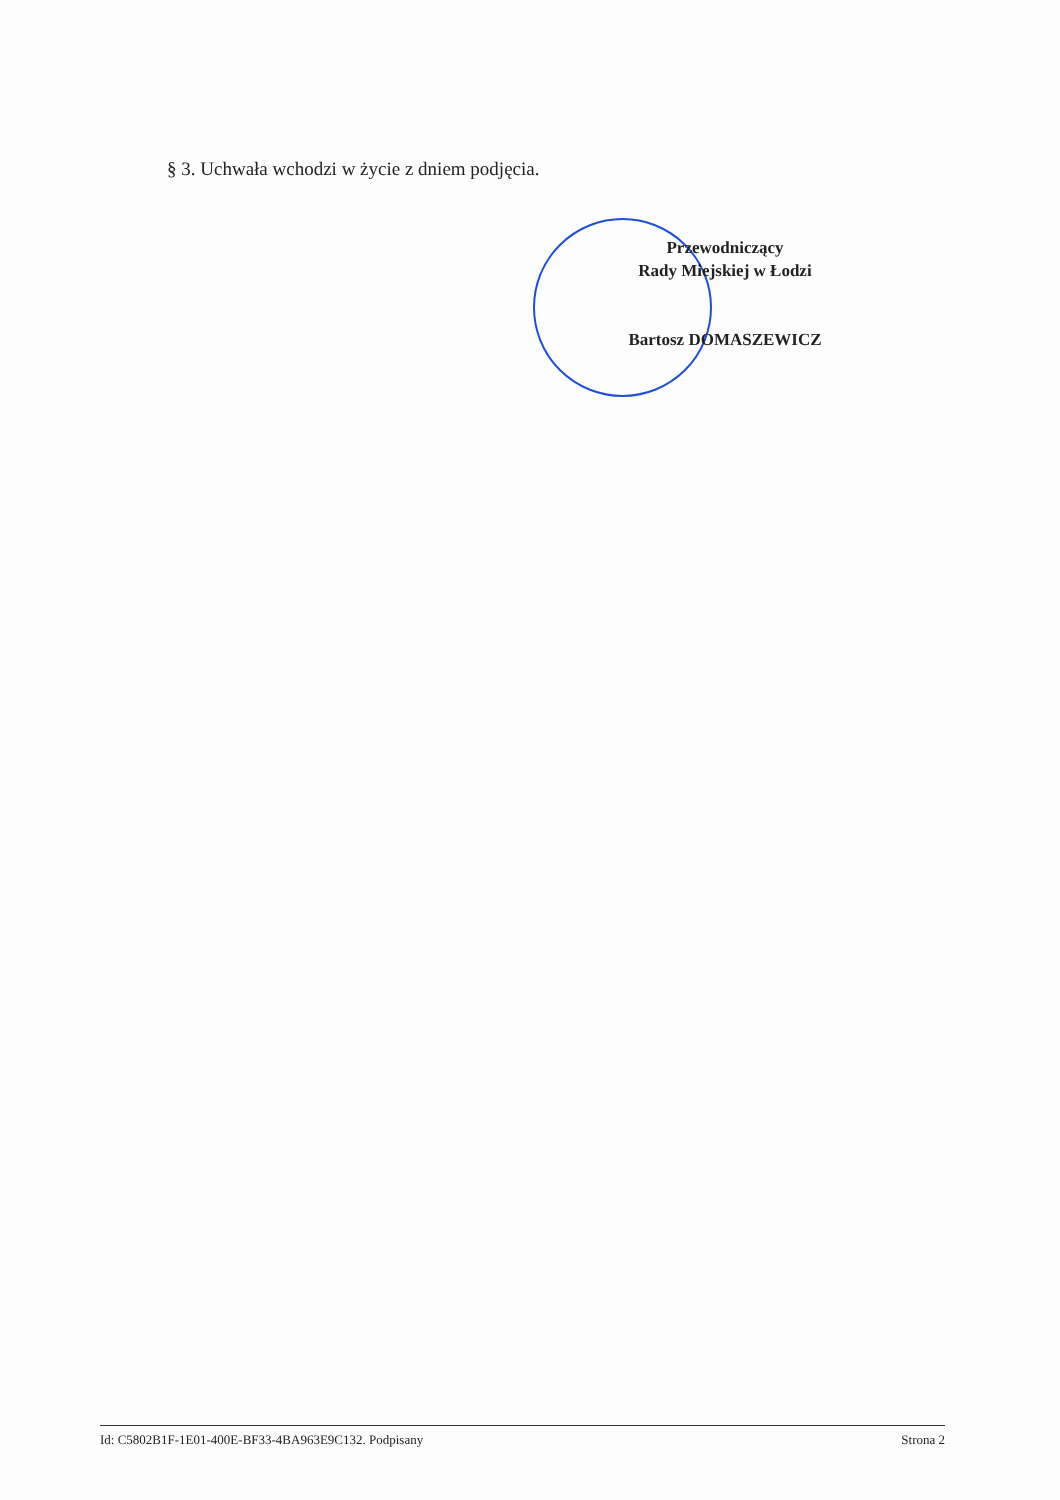§ 3. Uchwała wchodzi w życie z dniem podjęcia.
Przewodniczący
Rady Miejskiej w Łodzi
Bartosz DOMASZEWICZ
Id: C5802B1F-1E01-400E-BF33-4BA963E9C132. Podpisany Strona 2